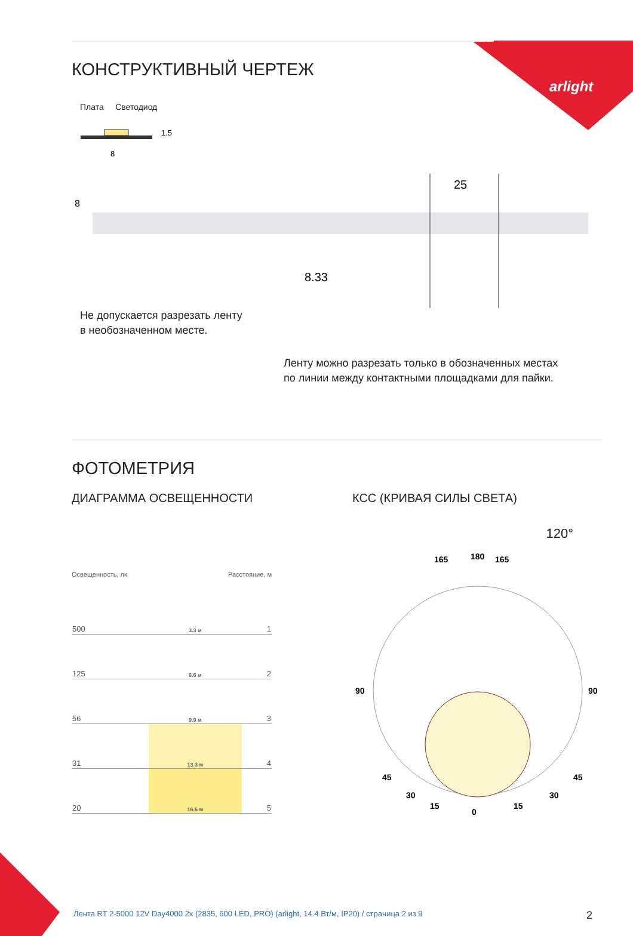arlight
КОНСТРУКТИВНЫЙ ЧЕРТЕЖ
Плата Светодиод
8
1.5
25
8.33
8
Не допускается разрезать ленту
в необозначенном месте.
Ленту можно разрезать только в обозначенных местах
по линии между контактными площадками для пайки.
ФОТОМЕТРИЯ
ДИАГРАММА ОСВЕЩЕННОСТИ
Освещенность, лк Расстояние, м
| 500 | 3.3 м | 1 |
| 125 | 6.6 м | 2 |
| 56 | 9.9 м | 3 |
| 31 | 13.3 м | 4 |
| 20 | 16.6 м | 5 |
КСС (КРИВАЯ СИЛЫ СВЕТА)
120°
180
165
165
90
90
0
15
15
30
30
45
45
Лента RT 2-5000 12V Day4000 2x (2835, 600 LED, PRO) (arlight, 14.4 Вт/м, IP20) / страница 2 из 9
2